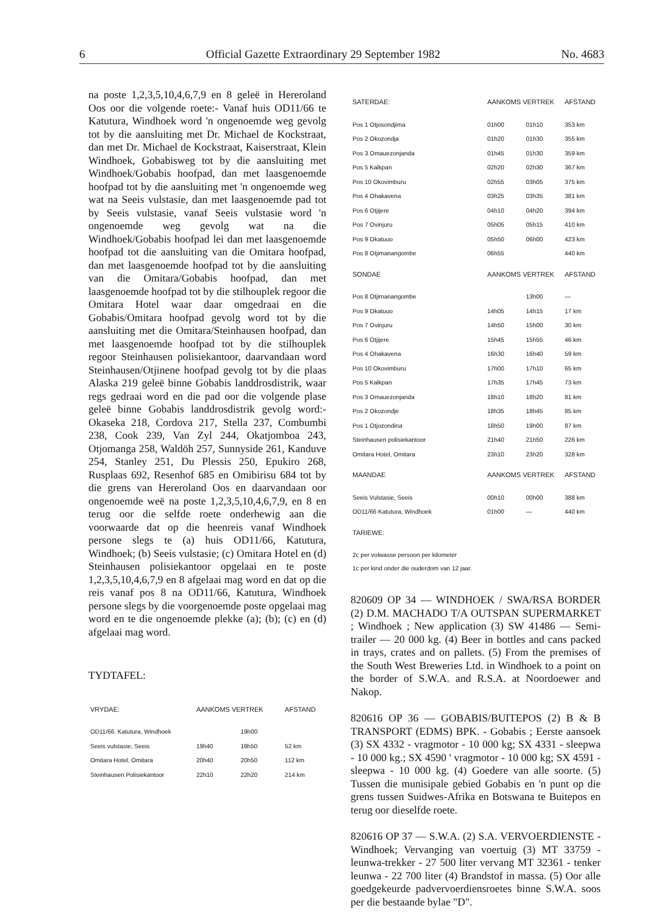6 Official Gazette Extraordinary 29 September 1982 No. 4683
na poste 1,2,3,5,10,4,6,7,9 en 8 geleë in Hereroland Oos oor die volgende roete:- Vanaf huis OD11/66 te Katutura, Windhoek word 'n ongenoemde weg gevolg tot by die aansluiting met Dr. Michael de Kockstraat, dan met Dr. Michael de Kockstraat, Kaiserstraat, Klein Windhoek, Gobabisweg tot by die aansluiting met Windhoek/Gobabis hoofpad, dan met laasgenoemde hoofpad tot by die aansluiting met 'n ongenoemde weg wat na Seeis vulstasie, dan met laasgenoemde pad tot by Seeis vulstasie, vanaf Seeis vulstasie word 'n ongenoemde weg gevolg wat na die Windhoek/Gobabis hoofpad lei dan met laasgenoemde hoofpad tot die aansluiting van die Omitara hoofpad, dan met laasgenoemde hoofpad tot by die aansluiting van die Omitara/Gobabis hoofpad, dan met laasgenoemde hoofpad tot by die stilhouplek regoor die Omitara Hotel waar daar omgedraai en die Gobabis/Omitara hoofpad gevolg word tot by die aansluiting met die Omitara/Steinhausen hoofpad, dan met laasgenoemde hoofpad tot by die stilhouplek regoor Steinhausen polisiekantoor, daarvandaan word Steinhausen/Otjinene hoofpad gevolg tot by die plaas Alaska 219 geleë binne Gobabis landdrosdistrik, waar regs gedraai word en die pad oor die volgende plase geleë binne Gobabis landdrosdistrik gevolg word:- Okaseka 218, Cordova 217, Stella 237, Combumbi 238, Cook 239, Van Zyl 244, Okatjomboa 243, Otjomanga 258, Waldöh 257, Sunnyside 261, Kanduve 254, Stanley 251, Du Plessis 250, Epukiro 268, Rusplaas 692, Resenhof 685 en Omibirisu 684 tot by die grens van Hereroland Oos en daarvandaan oor ongenoemde weë na poste 1,2,3,5,10,4,6,7,9, en 8 en terug oor die selfde roete onderhewig aan die voorwaarde dat op die heenreis vanaf Windhoek persone slegs te (a) huis OD11/66, Katutura, Windhoek; (b) Seeis vulstasie; (c) Omitara Hotel en (d) Steinhausen polisiekantoor opgelaai en te poste 1,2,3,5,10,4,6,7,9 en 8 afgelaai mag word en dat op die reis vanaf pos 8 na OD11/66, Katutura, Windhoek persone slegs by die voorgenoemde poste opgelaai mag word en te die ongenoemde plekke (a); (b); (c) en (d) afgelaai mag word.
TYDTAFEL:
| VRYDAE: | AANKOMS VERTREK | | AFSTAND |
| --- | --- | --- | --- |
| OD11/66. Katutura, Windhoek | | 19h00 | |
| Seeis vulstasie, Seeis | 19h40 | 19h50 | 52 km |
| Omitara Hotel, Omitara | 20h40 | 20h50 | 112 km |
| Steinhausen Polisiekantoor | 22h10 | 22h20 | 214 km |
| SATERDAE: | AANKOMS VERTREK | | AFSTAND |
| --- | --- | --- | --- |
| Pos 1 Otjosondjima | 01h00 | 01h10 | 353 km |
| Pos 2 Okozondja | 01h20 | 01h30 | 355 km |
| Pos 3 Omauezonjanda | 01h45 | 01h30 | 359 km |
| Pos 5 Kalkpan | 02h20 | 02h30 | 367 km |
| Pos 10 Okovimburu | 02h55 | 03h05 | 375 km |
| Pos 4 Ohakavena | 03h25 | 03h35 | 381 km |
| Pos 6 Otjijere | 04h10 | 04h20 | 394 km |
| Pos 7 Ovinjuru | 05h05 | 05h15 | 410 km |
| Pos 9 Okatuuo | 05h50 | 06h00 | 423 km |
| Pos 8 Otjimanangombe | 06h55 | | 440 km |
| SONDAE | AANKOMS VERTREK | | AFSTAND |
| Pos 8 Otjimanangombe | | 13h00 | — |
| Pos 9 Okatuuo | 14h05 | 14h15 | 17 km |
| Pos 7 Ovinjuru | 14h50 | 15h00 | 30 km |
| Pos 6 Otjijere | 15h45 | 15h55 | 46 km |
| Pos 4 Ohakavena | 16h30 | 16h40 | 59 km |
| Pos 10 Okovimburu | 17h00 | 17h10 | 65 km |
| Pos 5 Kalkpan | 17h35 | 17h45 | 73 km |
| Pos 3 Omauezonjanda | 18h10 | 18h20 | 81 km |
| Pos 2 Okozondje | 18h35 | 18h45 | 85 km |
| Pos 1 Otjozondina | 18h50 | 19h00 | 87 km |
| Steinhausen polisiekantoor | 21h40 | 21h50 | 226 km |
| Omitara Hotel, Omitara | 23h10 | 23h20 | 328 km |
| MAANDAE | AANKOMS VERTREK | | AFSTAND |
| Seeis Vulstasie, Seeis | 00h10 | 00h00 | 388 km |
| OD11/66 Katutura, Windhoek | 01h00 | — | 440 km |
| TARIEWE: | | | |
| 2c per volwasse persoon per kilometer 1c per kind onder die ouderdom van 12 jaar. | | | |
820609 OP 34 — WINDHOEK / SWA/RSA BORDER (2) D.M. MACHADO T/A OUTSPAN SUPERMARKET ; Windhoek ; New application (3) SW 41486 — Semi-trailer — 20 000 kg. (4) Beer in bottles and cans packed in trays, crates and on pallets. (5) From the premises of the South West Breweries Ltd. in Windhoek to a point on the border of S.W.A. and R.S.A. at Noordoewer and Nakop.
820616 OP 36 — GOBABIS/BUITEPOS (2) B & B TRANSPORT (EDMS) BPK. - Gobabis ; Eerste aansoek (3) SX 4332 - vragmotor - 10 000 kg; SX 4331 - sleepwa - 10 000 kg.; SX 4590 ' vragmotor - 10 000 kg; SX 4591 - sleepwa - 10 000 kg. (4) Goedere van alle soorte. (5) Tussen die munisipale gebied Gobabis en 'n punt op die grens tussen Suidwes-Afrika en Botswana te Buitepos en terug oor dieselfde roete.
820616 OP 37 — S.W.A. (2) S.A. VERVOERDIENSTE - Windhoek; Vervanging van voertuig (3) MT 33759 - leunwa-trekker - 27 500 liter vervang MT 32361 - tenker leunwa - 22 700 liter (4) Brandstof in massa. (5) Oor alle goedgekeurde padvervoerdiensroetes binne S.W.A. soos per die bestaande bylae "D".